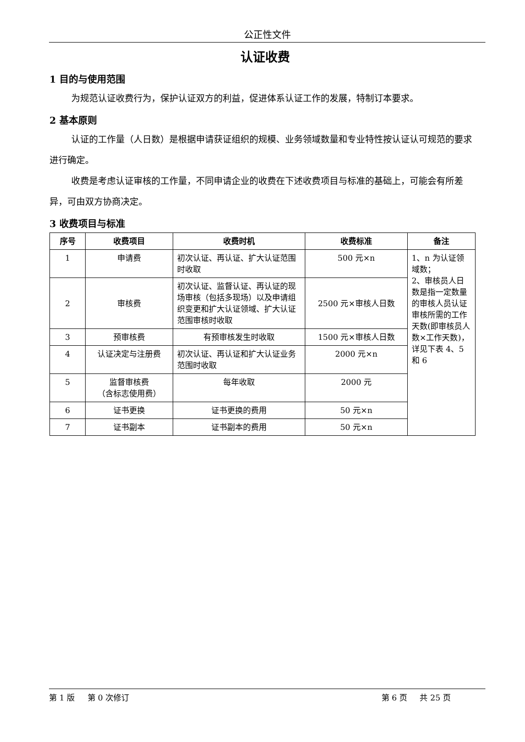公正性文件
认证收费
1 目的与使用范围
为规范认证收费行为，保护认证双方的利益，促进体系认证工作的发展，特制订本要求。
2 基本原则
认证的工作量（人日数）是根据申请获证组织的规模、业务领域数量和专业特性按认证认可规范的要求进行确定。
收费是考虑认证审核的工作量，不同申请企业的收费在下述收费项目与标准的基础上，可能会有所差异，可由双方协商决定。
3 收费项目与标准
| 序号 | 收费项目 | 收费时机 | 收费标准 | 备注 |
| --- | --- | --- | --- | --- |
| 1 | 申请费 | 初次认证、再认证、扩大认证范围时收取 | 500 元×n | 1、n 为认证领域数； 2、审核员人日数是指一定数量的审核人员认证审核所需的工作天数(即审核员人数×工作天数)，详见下表 4、5 和 6 |
| 2 | 审核费 | 初次认证、监督认证、再认证的现场审核（包括多现场）以及申请组织变更和扩大认证领域、扩大认证范围审核时收取 | 2500 元×审核人日数 | |
| 3 | 预审核费 | 有预审核发生时收取 | 1500 元×审核人日数 | |
| 4 | 认证决定与注册费 | 初次认证、再认证和扩大认证业务范围时收取 | 2000 元×n | |
| 5 | 监督审核费 （含标志使用费） | 每年收取 | 2000 元 | |
| 6 | 证书更换 | 证书更换的费用 | 50 元×n | |
| 7 | 证书副本 | 证书副本的费用 | 50 元×n | |
第 1 版 第 0 次修订 第 6 页 共 25 页